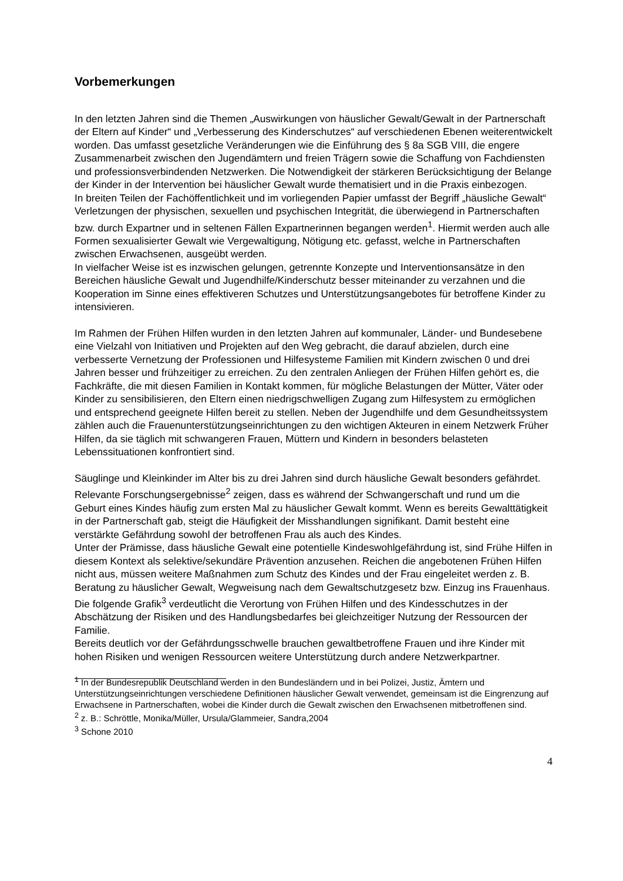Vorbemerkungen
In den letzten Jahren sind die Themen „Auswirkungen von häuslicher Gewalt/Gewalt in der Partnerschaft der Eltern auf Kinder“ und „Verbesserung des Kinderschutzes“ auf verschiedenen Ebenen weiterentwickelt worden. Das umfasst gesetzliche Veränderungen wie die Einführung des § 8a SGB VIII, die engere Zusammenarbeit zwischen den Jugendämtern und freien Trägern sowie die Schaffung von Fachdiensten und professionsverbindenden Netzwerken. Die Notwendigkeit der stärkeren Berücksichtigung der Belange der Kinder in der Intervention bei häuslicher Gewalt wurde thematisiert und in die Praxis einbezogen.
In breiten Teilen der Fachöffentlichkeit und im vorliegenden Papier umfasst der Begriff „häusliche Gewalt“ Verletzungen der physischen, sexuellen und psychischen Integrität, die überwiegend in Partnerschaften bzw. durch Expartner und in seltenen Fällen Expartnerinnen begangen werden<sup>1</sup>. Hiermit werden auch alle Formen sexualisierter Gewalt wie Vergewaltigung, Nötigung etc. gefasst, welche in Partnerschaften zwischen Erwachsenen, ausgeübt werden.
In vielfacher Weise ist es inzwischen gelungen, getrennte Konzepte und Interventionsansätze in den Bereichen häusliche Gewalt und Jugendhilfe/Kinderschutz besser miteinander zu verzahnen und die Kooperation im Sinne eines effektiveren Schutzes und Unterstützungsangebotes für betroffene Kinder zu intensivieren.
Im Rahmen der Frühen Hilfen wurden in den letzten Jahren auf kommunaler, Länder- und Bundesebene eine Vielzahl von Initiativen und Projekten auf den Weg gebracht, die darauf abzielen, durch eine verbesserte Vernetzung der Professionen und Hilfesysteme Familien mit Kindern zwischen 0 und drei Jahren besser und frühzeitiger zu erreichen. Zu den zentralen Anliegen der Frühen Hilfen gehört es, die Fachkräfte, die mit diesen Familien in Kontakt kommen, für mögliche Belastungen der Mütter, Väter oder Kinder zu sensibilisieren, den Eltern einen niedrigschwelligen Zugang zum Hilfesystem zu ermöglichen und entsprechend geeignete Hilfen bereit zu stellen. Neben der Jugendhilfe und dem Gesundheitssystem zählen auch die Frauenunterstützungseinrichtungen zu den wichtigen Akteuren in einem Netzwerk Früher Hilfen, da sie täglich mit schwangeren Frauen, Müttern und Kindern in besonders belasteten Lebenssituationen konfrontiert sind.
Säuglinge und Kleinkinder im Alter bis zu drei Jahren sind durch häusliche Gewalt besonders gefährdet. Relevante Forschungsergebnisse<sup>2</sup> zeigen, dass es während der Schwangerschaft und rund um die Geburt eines Kindes häufig zum ersten Mal zu häuslicher Gewalt kommt. Wenn es bereits Gewalttätigkeit in der Partnerschaft gab, steigt die Häufigkeit der Misshandlungen signifikant. Damit besteht eine verstärkte Gefährdung sowohl der betroffenen Frau als auch des Kindes.
Unter der Prämisse, dass häusliche Gewalt eine potentielle Kindeswohlgefährdung ist, sind Frühe Hilfen in diesem Kontext als selektive/sekundäre Prävention anzusehen. Reichen die angebotenen Frühen Hilfen nicht aus, müssen weitere Maßnahmen zum Schutz des Kindes und der Frau eingeleitet werden z. B. Beratung zu häuslicher Gewalt, Wegweisung nach dem Gewaltschutzgesetz bzw. Einzug ins Frauenhaus. Die folgende Grafik<sup>3</sup> verdeutlicht die Verortung von Frühen Hilfen und des Kindesschutzes in der Abschätzung der Risiken und des Handlungsbedarfes bei gleichzeitiger Nutzung der Ressourcen der Familie.
Bereits deutlich vor der Gefährdungsschwelle brauchen gewaltbetroffene Frauen und ihre Kinder mit hohen Risiken und wenigen Ressourcen weitere Unterstützung durch andere Netzwerkpartner.
<sup>1</sup> In der Bundesrepublik Deutschland werden in den Bundesländern und in bei Polizei, Justiz, Ämtern und Unterstützungseinrichtungen verschiedene Definitionen häuslicher Gewalt verwendet, gemeinsam ist die Eingrenzung auf Erwachsene in Partnerschaften, wobei die Kinder durch die Gewalt zwischen den Erwachsenen mitbetroffenen sind.
<sup>2</sup> z. B.: Schröttle, Monika/Müller, Ursula/Glammeier, Sandra,2004
<sup>3</sup> Schone 2010
4